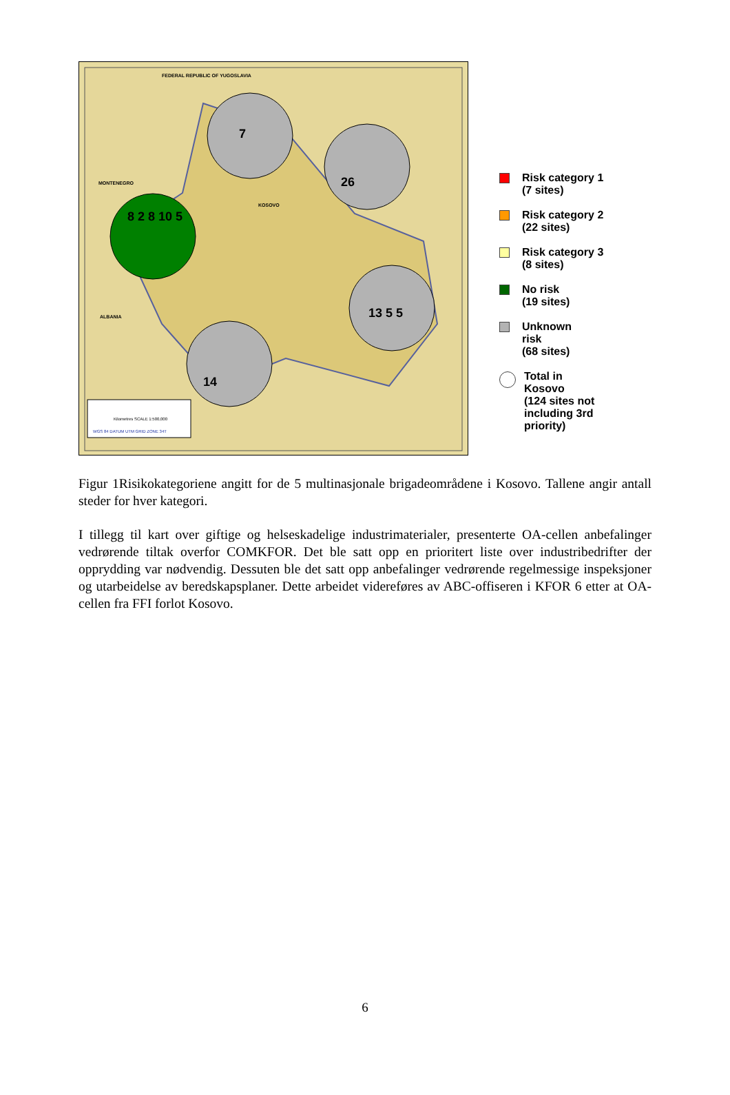FEDERAL REPUBLIC OF YUGOSLAVIA
MONTENEGRO
ALBANIA
KOSOVO
7
26
8 2 8 10 5
13 5 5
14
Kilometres SCALE 1:500,000
WGS 84 DATUM UTM GRID ZONE 34T
Risk category 1
(7 sites)
Risk category 2
(22 sites)
Risk category 3
(8 sites)
No risk
(19 sites)
Unknown
risk
(68 sites)
Total in
Kosovo
(124 sites not
including 3rd
priority)
Figur 1Risikokategoriene angitt for de 5 multinasjonale brigadeområdene i Kosovo. Tallene angir antall steder for hver kategori.
I tillegg til kart over giftige og helseskadelige industrimaterialer, presenterte OA-cellen anbefalinger vedrørende tiltak overfor COMKFOR. Det ble satt opp en prioritert liste over industribedrifter der opprydding var nødvendig. Dessuten ble det satt opp anbefalinger vedrørende regelmessige inspeksjoner og utarbeidelse av beredskapsplaner. Dette arbeidet videreføres av ABC-offiseren i KFOR 6 etter at OA-cellen fra FFI forlot Kosovo.
6